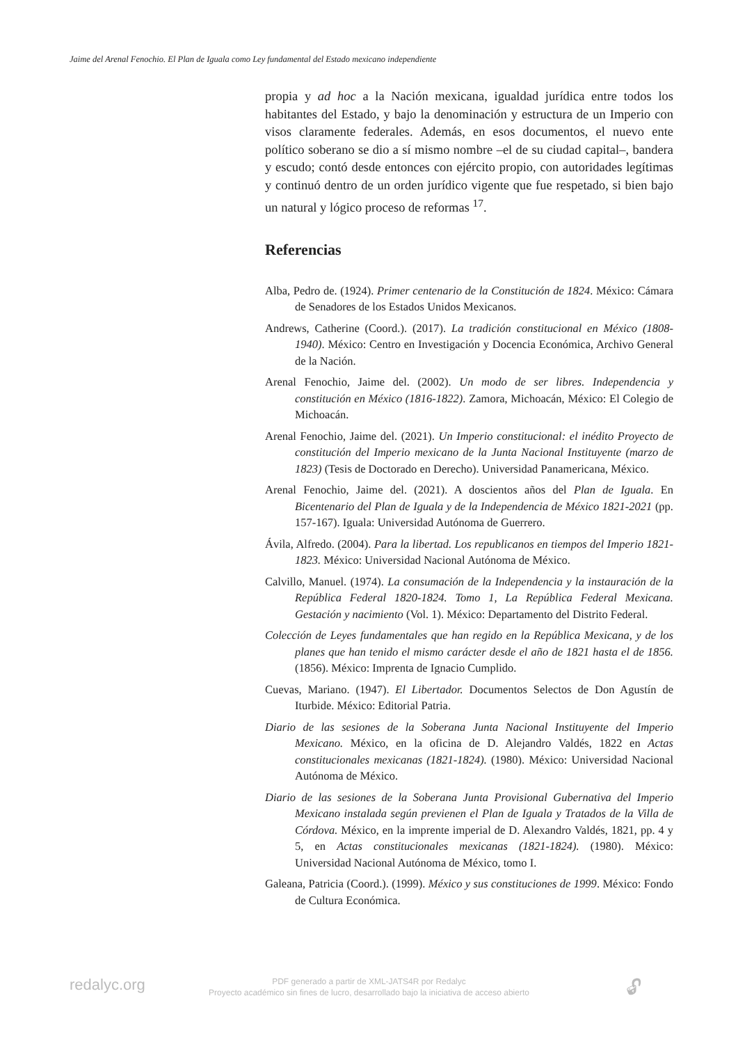Jaime del Arenal Fenochio. El Plan de Iguala como Ley fundamental del Estado mexicano independiente
propia y ad hoc a la Nación mexicana, igualdad jurídica entre todos los habitantes del Estado, y bajo la denominación y estructura de un Imperio con visos claramente federales. Además, en esos documentos, el nuevo ente político soberano se dio a sí mismo nombre –el de su ciudad capital–, bandera y escudo; contó desde entonces con ejército propio, con autoridades legítimas y continuó dentro de un orden jurídico vigente que fue respetado, si bien bajo un natural y lógico proceso de reformas <sup>17</sup>.
Referencias
Alba, Pedro de. (1924). Primer centenario de la Constitución de 1824. México: Cámara de Senadores de los Estados Unidos Mexicanos.
Andrews, Catherine (Coord.). (2017). La tradición constitucional en México (1808-1940). México: Centro en Investigación y Docencia Económica, Archivo General de la Nación.
Arenal Fenochio, Jaime del. (2002). Un modo de ser libres. Independencia y constitución en México (1816-1822). Zamora, Michoacán, México: El Colegio de Michoacán.
Arenal Fenochio, Jaime del. (2021). Un Imperio constitucional: el inédito Proyecto de constitución del Imperio mexicano de la Junta Nacional Instituyente (marzo de 1823) (Tesis de Doctorado en Derecho). Universidad Panamericana, México.
Arenal Fenochio, Jaime del. (2021). A doscientos años del Plan de Iguala. En Bicentenario del Plan de Iguala y de la Independencia de México 1821-2021 (pp. 157-167). Iguala: Universidad Autónoma de Guerrero.
Ávila, Alfredo. (2004). Para la libertad. Los republicanos en tiempos del Imperio 1821-1823. México: Universidad Nacional Autónoma de México.
Calvillo, Manuel. (1974). La consumación de la Independencia y la instauración de la República Federal 1820-1824. Tomo 1, La República Federal Mexicana. Gestación y nacimiento (Vol. 1). México: Departamento del Distrito Federal.
Colección de Leyes fundamentales que han regido en la República Mexicana, y de los planes que han tenido el mismo carácter desde el año de 1821 hasta el de 1856. (1856). México: Imprenta de Ignacio Cumplido.
Cuevas, Mariano. (1947). El Libertador. Documentos Selectos de Don Agustín de Iturbide. México: Editorial Patria.
Diario de las sesiones de la Soberana Junta Nacional Instituyente del Imperio Mexicano. México, en la oficina de D. Alejandro Valdés, 1822 en Actas constitucionales mexicanas (1821-1824). (1980). México: Universidad Nacional Autónoma de México.
Diario de las sesiones de la Soberana Junta Provisional Gubernativa del Imperio Mexicano instalada según previenen el Plan de Iguala y Tratados de la Villa de Córdova. México, en la imprente imperial de D. Alexandro Valdés, 1821, pp. 4 y 5, en Actas constitucionales mexicanas (1821-1824). (1980). México: Universidad Nacional Autónoma de México, tomo I.
Galeana, Patricia (Coord.). (1999). México y sus constituciones de 1999. México: Fondo de Cultura Económica.
redalyc.org
PDF generado a partir de XML-JATS4R por Redalyc
Proyecto académico sin fines de lucro, desarrollado bajo la iniciativa de acceso abierto
🔓︎